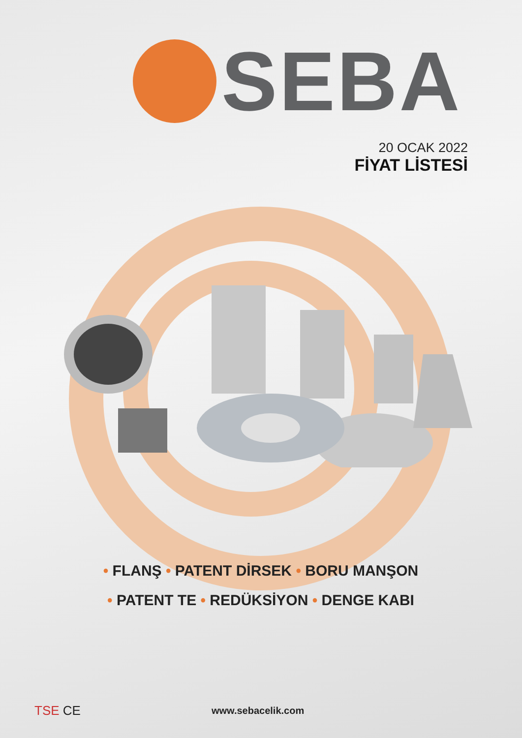SEBA
20 OCAK 2022
FİYAT LİSTESİ
• FLANŞ • PATENT DİRSEK • BORU MANŞON
• PATENT TE • REDÜKSİYON • DENGE KABI
TSE CE
www.sebacelik.com